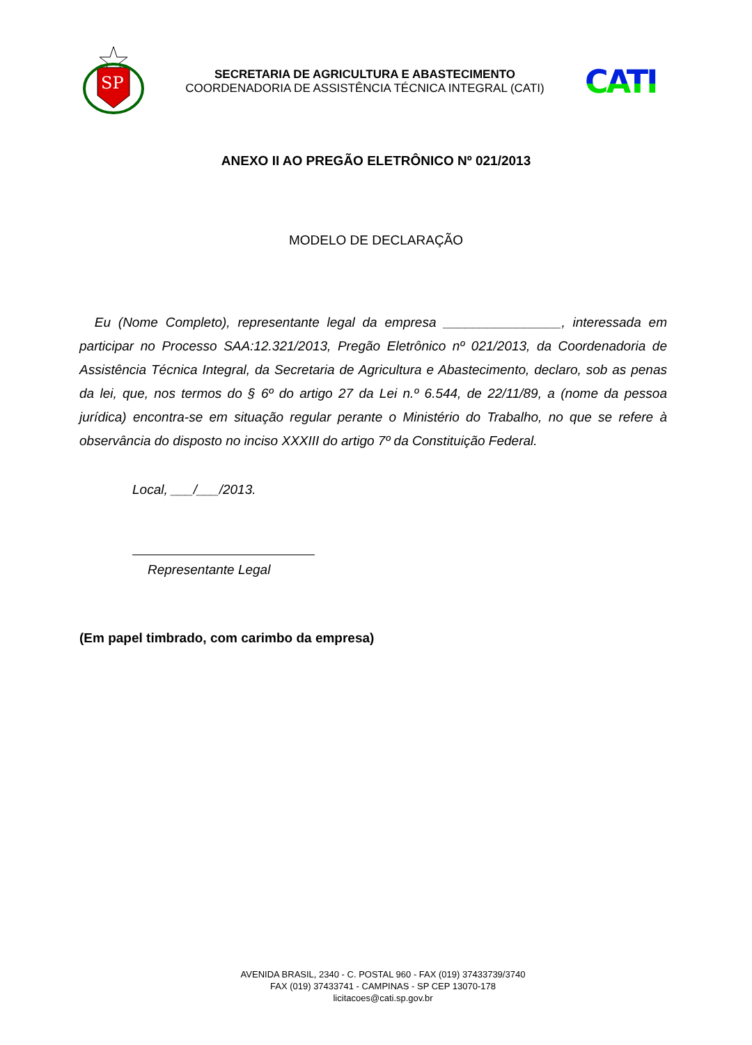SP
SECRETARIA DE AGRICULTURA E ABASTECIMENTO
COORDENADORIA DE ASSISTÊNCIA TÉCNICA INTEGRAL (CATI)
CATI
ANEXO II AO PREGÃO ELETRÔNICO Nº 021/2013
MODELO DE DECLARAÇÃO
Eu (Nome Completo), representante legal da empresa ________________, interessada em participar no Processo SAA:12.321/2013, Pregão Eletrônico nº 021/2013, da Coordenadoria de Assistência Técnica Integral, da Secretaria de Agricultura e Abastecimento, declaro, sob as penas da lei, que, nos termos do § 6º do artigo 27 da Lei n.º 6.544, de 22/11/89, a (nome da pessoa jurídica) encontra-se em situação regular perante o Ministério do Trabalho, no que se refere à observância do disposto no inciso XXXIII do artigo 7º da Constituição Federal.
Local, ___/___/2013.
Representante Legal
(Em papel timbrado, com carimbo da empresa)
AVENIDA BRASIL, 2340 - C. POSTAL 960 - FAX (019) 37433739/3740
FAX (019) 37433741 - CAMPINAS - SP CEP 13070-178
licitacoes@cati.sp.gov.br